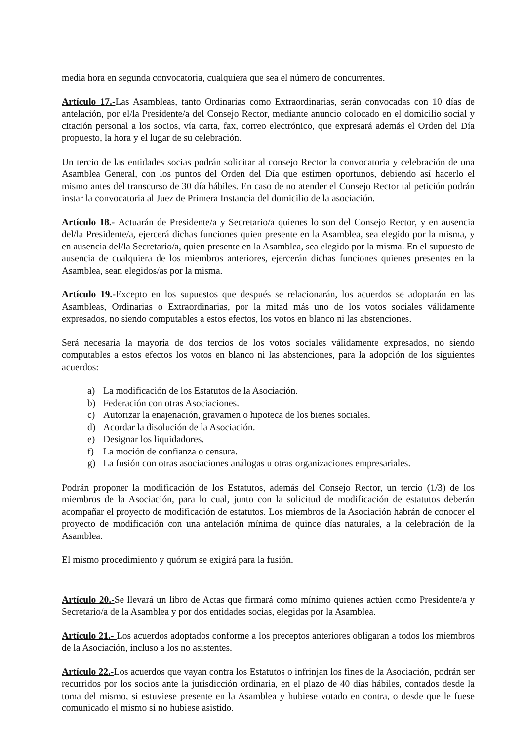media hora en segunda convocatoria, cualquiera que sea el número de concurrentes.
Artículo 17.-Las Asambleas, tanto Ordinarias como Extraordinarias, serán convocadas con 10 días de antelación, por el/la Presidente/a del Consejo Rector, mediante anuncio colocado en el domicilio social y citación personal a los socios, vía carta, fax, correo electrónico, que expresará además el Orden del Día propuesto, la hora y el lugar de su celebración.
Un tercio de las entidades socias podrán solicitar al consejo Rector la convocatoria y celebración de una Asamblea General, con los puntos del Orden del Día que estimen oportunos, debiendo así hacerlo el mismo antes del transcurso de 30 día hábiles. En caso de no atender el Consejo Rector tal petición podrán instar la convocatoria al Juez de Primera Instancia del domicilio de la asociación.
Artículo 18.- Actuarán de Presidente/a y Secretario/a quienes lo son del Consejo Rector, y en ausencia del/la Presidente/a, ejercerá dichas funciones quien presente en la Asamblea, sea elegido por la misma, y en ausencia del/la Secretario/a, quien presente en la Asamblea, sea elegido por la misma. En el supuesto de ausencia de cualquiera de los miembros anteriores, ejercerán dichas funciones quienes presentes en la Asamblea, sean elegidos/as por la misma.
Artículo 19.-Excepto en los supuestos que después se relacionarán, los acuerdos se adoptarán en las Asambleas, Ordinarias o Extraordinarias, por la mitad más uno de los votos sociales válidamente expresados, no siendo computables a estos efectos, los votos en blanco ni las abstenciones.
Será necesaria la mayoría de dos tercios de los votos sociales válidamente expresados, no siendo computables a estos efectos los votos en blanco ni las abstenciones, para la adopción de los siguientes acuerdos:
a) La modificación de los Estatutos de la Asociación.
b) Federación con otras Asociaciones.
c) Autorizar la enajenación, gravamen o hipoteca de los bienes sociales.
d) Acordar la disolución de la Asociación.
e) Designar los liquidadores.
f) La moción de confianza o censura.
g) La fusión con otras asociaciones análogas u otras organizaciones empresariales.
Podrán proponer la modificación de los Estatutos, además del Consejo Rector, un tercio (1/3) de los miembros de la Asociación, para lo cual, junto con la solicitud de modificación de estatutos deberán acompañar el proyecto de modificación de estatutos. Los miembros de la Asociación habrán de conocer el proyecto de modificación con una antelación mínima de quince días naturales, a la celebración de la Asamblea.
El mismo procedimiento y quórum se exigirá para la fusión.
Artículo 20.-Se llevará un libro de Actas que firmará como mínimo quienes actúen como Presidente/a y Secretario/a de la Asamblea y por dos entidades socias, elegidas por la Asamblea.
Artículo 21.- Los acuerdos adoptados conforme a los preceptos anteriores obligaran a todos los miembros de la Asociación, incluso a los no asistentes.
Artículo 22.-Los acuerdos que vayan contra los Estatutos o infrinjan los fines de la Asociación, podrán ser recurridos por los socios ante la jurisdicción ordinaria, en el plazo de 40 días hábiles, contados desde la toma del mismo, si estuviese presente en la Asamblea y hubiese votado en contra, o desde que le fuese comunicado el mismo si no hubiese asistido.